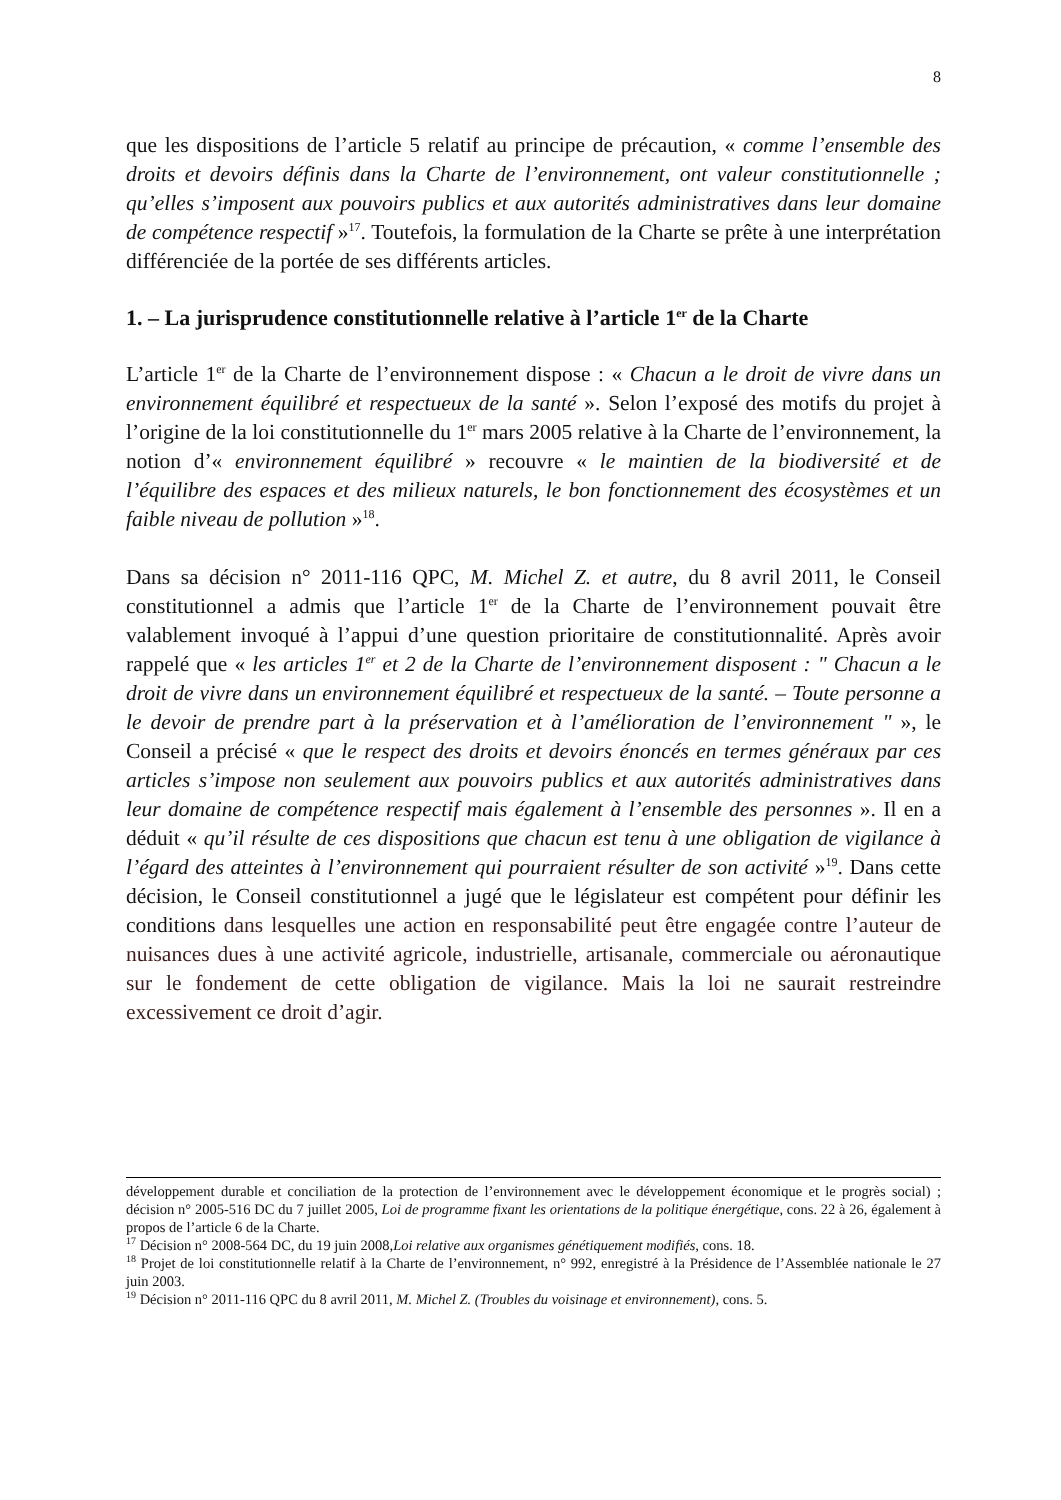8
que les dispositions de l’article 5 relatif au principe de précaution, « comme l’ensemble des droits et devoirs définis dans la Charte de l’environnement, ont valeur constitutionnelle ; qu’elles s’imposent aux pouvoirs publics et aux autorités administratives dans leur domaine de compétence respectif »<sup>17</sup>. Toutefois, la formulation de la Charte se prête à une interprétation différenciée de la portée de ses différents articles.
1. – La jurisprudence constitutionnelle relative à l’article 1<sup>er</sup> de la Charte
L’article 1<sup>er</sup> de la Charte de l’environnement dispose : « Chacun a le droit de vivre dans un environnement équilibré et respectueux de la santé ». Selon l’exposé des motifs du projet à l’origine de la loi constitutionnelle du 1<sup>er</sup> mars 2005 relative à la Charte de l’environnement, la notion d’« environnement équilibré » recouvre « le maintien de la biodiversité et de l’équilibre des espaces et des milieux naturels, le bon fonctionnement des écosystèmes et un faible niveau de pollution »<sup>18</sup>.
Dans sa décision n° 2011-116 QPC, M. Michel Z. et autre, du 8 avril 2011, le Conseil constitutionnel a admis que l’article 1<sup>er</sup> de la Charte de l’environnement pouvait être valablement invoqué à l’appui d’une question prioritaire de constitutionnalité. Après avoir rappelé que « les articles 1<sup>er</sup> et 2 de la Charte de l’environnement disposent : " Chacun a le droit de vivre dans un environnement équilibré et respectueux de la santé. – Toute personne a le devoir de prendre part à la préservation et à l’amélioration de l’environnement " », le Conseil a précisé « que le respect des droits et devoirs énoncés en termes généraux par ces articles s’impose non seulement aux pouvoirs publics et aux autorités administratives dans leur domaine de compétence respectif mais également à l’ensemble des personnes ». Il en a déduit « qu’il résulte de ces dispositions que chacun est tenu à une obligation de vigilance à l’égard des atteintes à l’environnement qui pourraient résulter de son activité »<sup>19</sup>. Dans cette décision, le Conseil constitutionnel a jugé que le législateur est compétent pour définir les conditions dans lesquelles une action en responsabilité peut être engagée contre l’auteur de nuisances dues à une activité agricole, industrielle, artisanale, commerciale ou aéronautique sur le fondement de cette obligation de vigilance. Mais la loi ne saurait restreindre excessivement ce droit d’agir.
développement durable et conciliation de la protection de l’environnement avec le développement économique et le progrès social) ; décision n° 2005-516 DC du 7 juillet 2005, Loi de programme fixant les orientations de la politique énergétique, cons. 22 à 26, également à propos de l’article 6 de la Charte.
<sup>17</sup> Décision n° 2008-564 DC, du 19 juin 2008,Loi relative aux organismes génétiquement modifiés, cons. 18.
<sup>18</sup> Projet de loi constitutionnelle relatif à la Charte de l’environnement, n° 992, enregistré à la Présidence de l’Assemblée nationale le 27 juin 2003.
<sup>19</sup> Décision n° 2011-116 QPC du 8 avril 2011, M. Michel Z. (Troubles du voisinage et environnement), cons. 5.